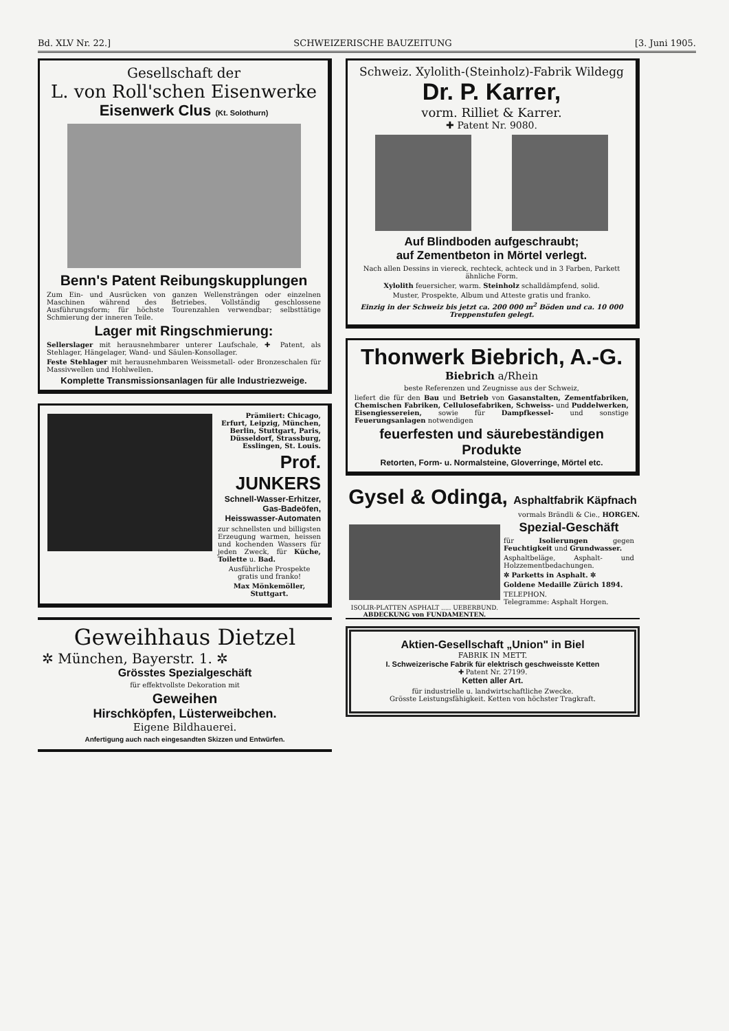Bd. XLV Nr. 22.] SCHWEIZERISCHE BAUZEITUNG [3. Juni 1905.
Gesellschaft der
L. von Roll'schen Eisenwerke
Eisenwerk Clus (Kt. Solothurn)
Benn's Patent Reibungskupplungen
Zum Ein- und Ausrücken von ganzen Wellensträngen oder einzelnen Maschinen während des Betriebes. Vollständig geschlossene Ausführungsform; für höchste Tourenzahlen verwendbar; selbsttätige Schmierung der inneren Teile.
Lager mit Ringschmierung:
Sellerslager mit herausnehmbarer unterer Laufschale, ✚ Patent, als Stehlager, Hängelager, Wand- und Säulen-Konsollager.
Feste Stehlager mit herausnehmbaren Weissmetall- oder Bronzeschalen für Massivwellen und Hohlwellen.
Komplette Transmissionsanlagen für alle Industriezweige.
Prämiiert: Chicago, Erfurt, Leipzig, München, Berlin, Stuttgart, Paris, Düsseldorf, Strassburg, Esslingen, St. Louis.
Prof. JUNKERS
Schnell-Wasser-Erhitzer,
Gas-Badeöfen,
Heisswasser-Automaten
zur schnellsten und billigsten Erzeugung warmen, heissen und kochenden Wassers für jeden Zweck, für Küche, Toilette u. Bad.
Ausführliche Prospekte gratis und franko!
Max Mönkemöller, Stuttgart.
Geweihhaus Dietzel
✲ München, Bayerstr. 1. ✲
Grösstes Spezialgeschäft
für effektvollste Dekoration mit
Geweihen
Hirschköpfen, Lüsterweibchen.
Eigene Bildhauerei.
Anfertigung auch nach eingesandten Skizzen und Entwürfen.
Schweiz. Xylolith-(Steinholz)-Fabrik Wildegg
Dr. P. Karrer,
vorm. Rilliet & Karrer.
✚ Patent Nr. 9080.
Auf Blindboden aufgeschraubt;
auf Zementbeton in Mörtel verlegt.
Nach allen Dessins in viereck, rechteck, achteck und in 3 Farben, Parkett ähnliche Form.
Xylolith feuersicher, warm. Steinholz schalldämpfend, solid.
Muster, Prospekte, Album und Atteste gratis und franko.
Einzig in der Schweiz bis jetzt ca. 200 000 m<sup>2</sup> Böden und ca. 10 000 Treppenstufen gelegt.
Thonwerk Biebrich, A.-G.
Biebrich a/Rhein
beste Referenzen und Zeugnisse aus der Schweiz,
liefert die für den Bau und Betrieb von Gasanstalten, Zementfabriken, Chemischen Fabriken, Cellulosefabriken, Schweiss- und Puddelwerken, Eisengiessereien, sowie für Dampfkessel- und sonstige Feuerungsanlagen notwendigen
feuerfesten und säurebeständigen Produkte
Retorten, Form- u. Normalsteine, Gloverringe, Mörtel etc.
Gysel & Odinga, Asphaltfabrik Käpfnach
vormals Brändli & Cie., HORGEN.
ISOLIR-PLATTEN ASPHALT ..... UEBERBUND.
ABDECKUNG von FUNDAMENTEN.
Spezial-Geschäft
für Isolierungen gegen Feuchtigkeit und Grundwasser.
Asphaltbeläge, Asphalt- und Holzzementbedachungen.
✲ Parketts in Asphalt. ✲
Goldene Medaille Zürich 1894.
TELEPHON.
Telegramme: Asphalt Horgen.
Aktien-Gesellschaft „Union" in Biel
FABRIK IN METT.
I. Schweizerische Fabrik für elektrisch geschweisste Ketten
✚ Patent Nr. 27199.
Ketten aller Art.
für industrielle u. landwirtschaftliche Zwecke.
Grösste Leistungsfähigkeit. Ketten von höchster Tragkraft.